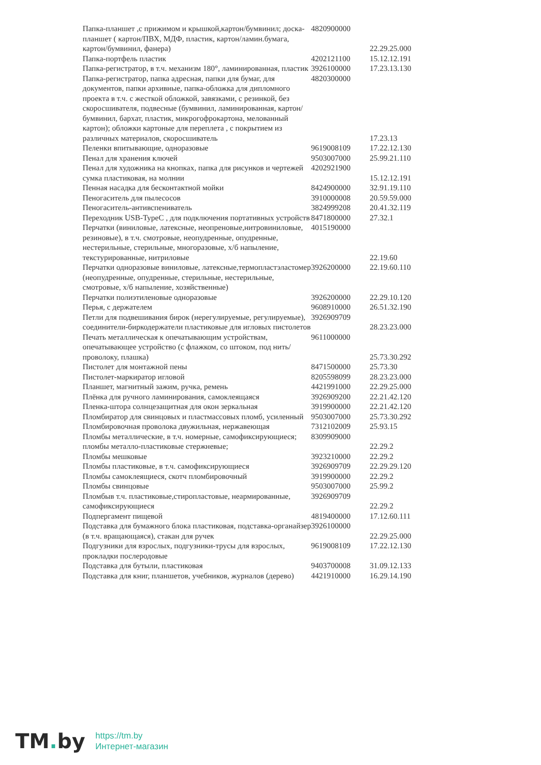| Папка-планшет ,с прижимом и крышкой,картон/бумвинил; доска-планшет ( картон/ПВХ, МДФ, пластик, картон/ламин.бумага, картон/бумвинил, фанера) | 4820900000 | 22.29.25.000 |
| Папка-портфель пластик | 4202121100 | 15.12.12.191 |
| Папка-регистратор, в т.ч. механизм 180°, ламинированная, пластик | 3926100000 | 17.23.13.130 |
| Папка-регистратор, папка адресная, папки для бумаг, для документов, папки архивные, папка-обложка для дипломного проекта в т.ч. с жесткой обложкой, завязками, с резинкой, без скоросшивателя, подвесные (бумвинил, ламинированная, картон/бумвинил, бархат, пластик, микрогофрокартона, мелованный картон); обложки картоные для переплета , с покрытием из различных материалов, скоросшиватель | 4820300000 | 17.23.13 |
| Пеленки впитывающие, одноразовые | 9619008109 | 17.22.12.130 |
| Пенал для хранения ключей | 9503007000 | 25.99.21.110 |
| Пенал для художника на кнопках, папка для рисунков и чертежей сумка пластиковая, на молнии | 4202921900 | 15.12.12.191 |
| Пенная насадка для бесконтактной мойки | 8424900000 | 32.91.19.110 |
| Пеногаситель для пылесосов | 3910000008 | 20.59.59.000 |
| Пеногаситель-антивспениватель | 3824999208 | 20.41.32.119 |
| Переходник USB-TypeC , для подключения портативных устройств | 8471800000 | 27.32.1 |
| Перчатки (виниловые, латексные, неопреновые,нитровиниловые, резиновые), в т.ч. смотровые, неопудренные, опудренные, нестерильные, стерильные, многоразовые, х/б напыление, текстурированные, нитриловые | 4015190000 | 22.19.60 |
| Перчатки одноразовые виниловые, латексные,термопластэластомер (неопудренные, опудренные, стерильные, нестерильные, смотровые, х/б напыление, хозяйственные) | 3926200000 | 22.19.60.110 |
| Перчатки полиэтиленовые одноразовые | 3926200000 | 22.29.10.120 |
| Перья, с держателем | 9608910000 | 26.51.32.190 |
| Петли для подвешивания бирок (нерегулируемые, регулируемые), соединители-биркодержатели пластиковые для игловых пистолетов | 3926909709 | 28.23.23.000 |
| Печать металлическая к опечатывающим устройствам, опечатывающее устройство (с флажком, со штоком, под нить/проволоку, плашка) | 9611000000 | 25.73.30.292 |
| Пистолет для монтажной пены | 8471500000 | 25.73.30 |
| Пистолет-маркиратор игловой | 8205598099 | 28.23.23.000 |
| Планшет, магнитный зажим, ручка, ремень | 4421991000 | 22.29.25.000 |
| Плёнка для ручного ламинирования, самоклеящаяся | 3926909200 | 22.21.42.120 |
| Пленка-штора солнцезащитная для окон зеркальная | 3919900000 | 22.21.42.120 |
| Пломбиратор для свинцовых и пластмассовых пломб, усиленный | 9503007000 | 25.73.30.292 |
| Пломбировочная проволока двужильная, нержавеющая | 7312102009 | 25.93.15 |
| Пломбы металлические, в т.ч. номерные, самофиксирующиеся; пломбы металло-пластиковые стержневые; | 8309909000 | 22.29.2 |
| Пломбы мешковые | 3923210000 | 22.29.2 |
| Пломбы пластиковые, в т.ч. самофиксирующиеся | 3926909709 | 22.29.29.120 |
| Пломбы самоклеящиеся, скотч пломбировочный | 3919900000 | 22.29.2 |
| Пломбы свинцовые | 9503007000 | 25.99.2 |
| Пломбыв т.ч. пластиковые,стиропластовые, неармированные, самофиксирующиеся | 3926909709 | 22.29.2 |
| Подпергамент пищевой | 4819400000 | 17.12.60.111 |
| Подставка для бумажного блока пластиковая, подставка-органайзер (в т.ч. вращающаяся), стакан для ручек | 3926100000 | 22.29.25.000 |
| Подгузники для взрослых, подгузники-трусы для взрослых, прокладки послеродовые | 9619008109 | 17.22.12.130 |
| Подставка для бутыли, пластиковая | 9403700008 | 31.09.12.133 |
| Подставка для книг, планшетов, учебников, журналов (дерево) | 4421910000 | 16.29.14.190 |
TM. by
https://tm.by
Интернет-магазин